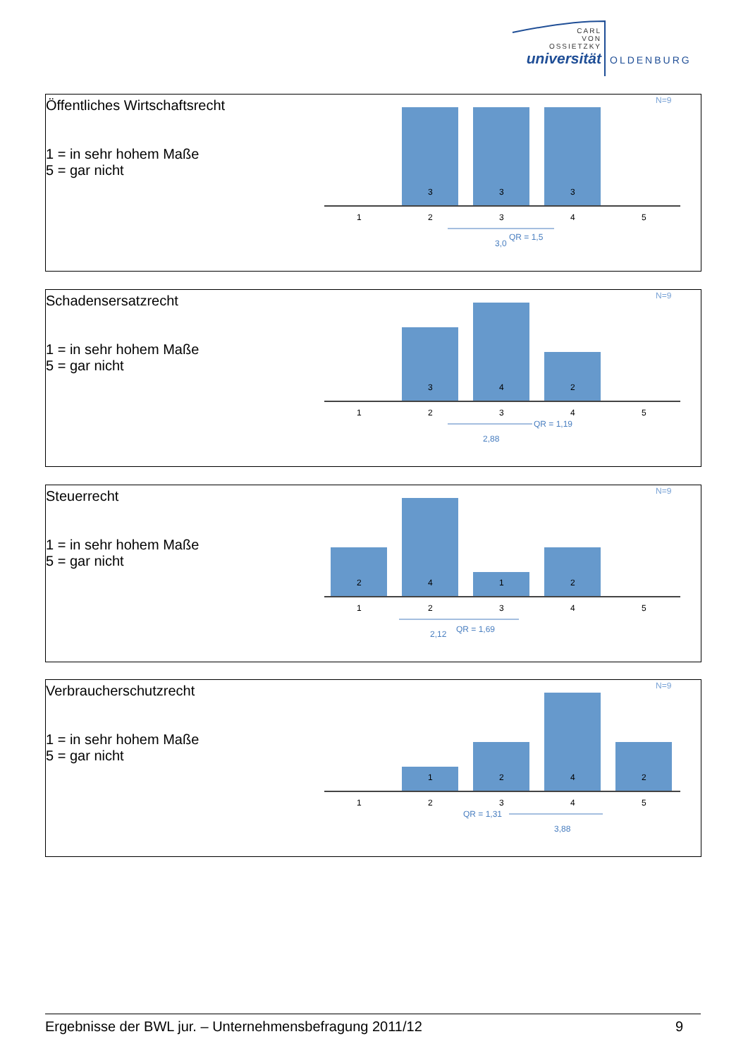CARL
VON
OSSIETZKY
universität
OLDENBURG
Öffentliches Wirtschaftsrecht
1 = in sehr hohem Maße
5 = gar nicht
N=9
3
3
3
1
2
3
4
5
3,0
QR = 1,5
Schadensersatzrecht
1 = in sehr hohem Maße
5 = gar nicht
N=9
3
4
2
1
2
3
4
5
QR = 1,19
2,88
Steuerrecht
1 = in sehr hohem Maße
5 = gar nicht
N=9
2
4
1
2
1
2
3
4
5
2,12
QR = 1,69
Verbraucherschutzrecht
1 = in sehr hohem Maße
5 = gar nicht
N=9
1
2
4
2
1
2
3
4
5
QR = 1,31
3,88
Ergebnisse der BWL jur. – Unternehmensbefragung 2011/12 9